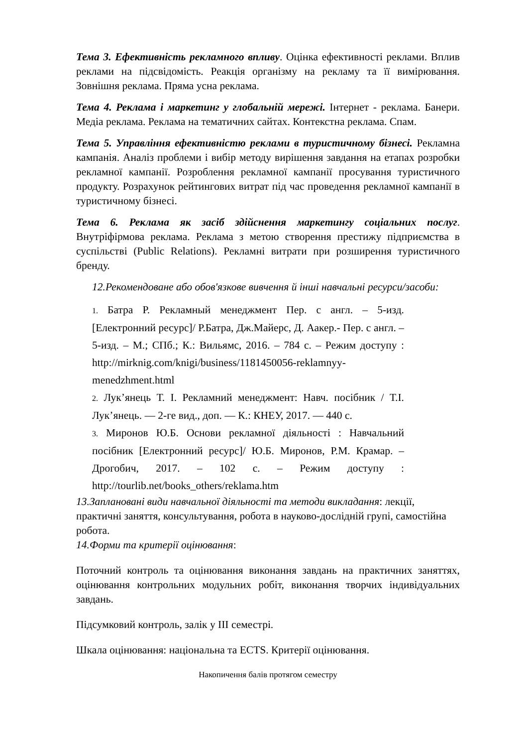Тема 3. Ефективність рекламного впливу. Оцінка ефективності реклами. Вплив реклами на підсвідомість. Реакція організму на рекламу та її вимірювання. Зовнішня реклама. Пряма усна реклама.
Тема 4. Реклама і маркетинг у глобальній мережі. Інтернет - реклама. Банери. Медіа реклама. Реклама на тематичних сайтах. Контекстна реклама. Спам.
Тема 5. Управління ефективністю реклами в туристичному бізнесі. Рекламна кампанія. Аналіз проблеми і вибір методу вирішення завдання на етапах розробки рекламної кампанії. Розроблення рекламної кампанії просування туристичного продукту. Розрахунок рейтингових витрат під час проведення рекламної кампанії в туристичному бізнесі.
Тема 6. Реклама як засіб здійснення маркетингу соціальних послуг. Внутріфірмова реклама. Реклама з метою створення престижу підприємства в суспільстві (Public Relations). Рекламні витрати при розширення туристичного бренду.
12.Рекомендоване або обов'язкове вивчення й інші навчальні ресурси/засоби:
1. Батра Р. Рекламный менеджмент Пер. с англ. – 5-изд. [Електронний ресурс]/ Р.Батра, Дж.Майерс, Д. Аакер.- Пер. с англ. – 5-изд. – М.; СПб.; К.: Вильямс, 2016. – 784 с. – Режим доступу : http://mirknig.com/knigi/business/1181450056-reklamnyy-menedzhment.html
2. Лук’янець Т. І. Рекламний менеджмент: Навч. посібник / Т.І. Лук’янець. — 2-ге вид., доп. — К.: КНЕУ, 2017. — 440 с.
3. Миронов Ю.Б. Основи рекламної діяльності : Навчальний посібник [Електронний ресурс]/ Ю.Б. Миронов, Р.М. Крамар. – Дрогобич, 2017. – 102 с. – Режим доступу : http://tourlib.net/books_others/reklama.htm
13.Заплановані види навчальної діяльності та методи викладання: лекції, практичні заняття, консультування, робота в науково-дослідній групі, самостійна робота.
14.Форми та критерії оцінювання:
Поточний контроль та оцінювання виконання завдань на практичних заняттях, оцінювання контрольних модульних робіт, виконання творчих індивідуальних завдань.
Підсумковий контроль, залік у ІІІ семестрі.
Шкала оцінювання: національна та ECTS. Критерії оцінювання.
Накопичення балів протягом семестру